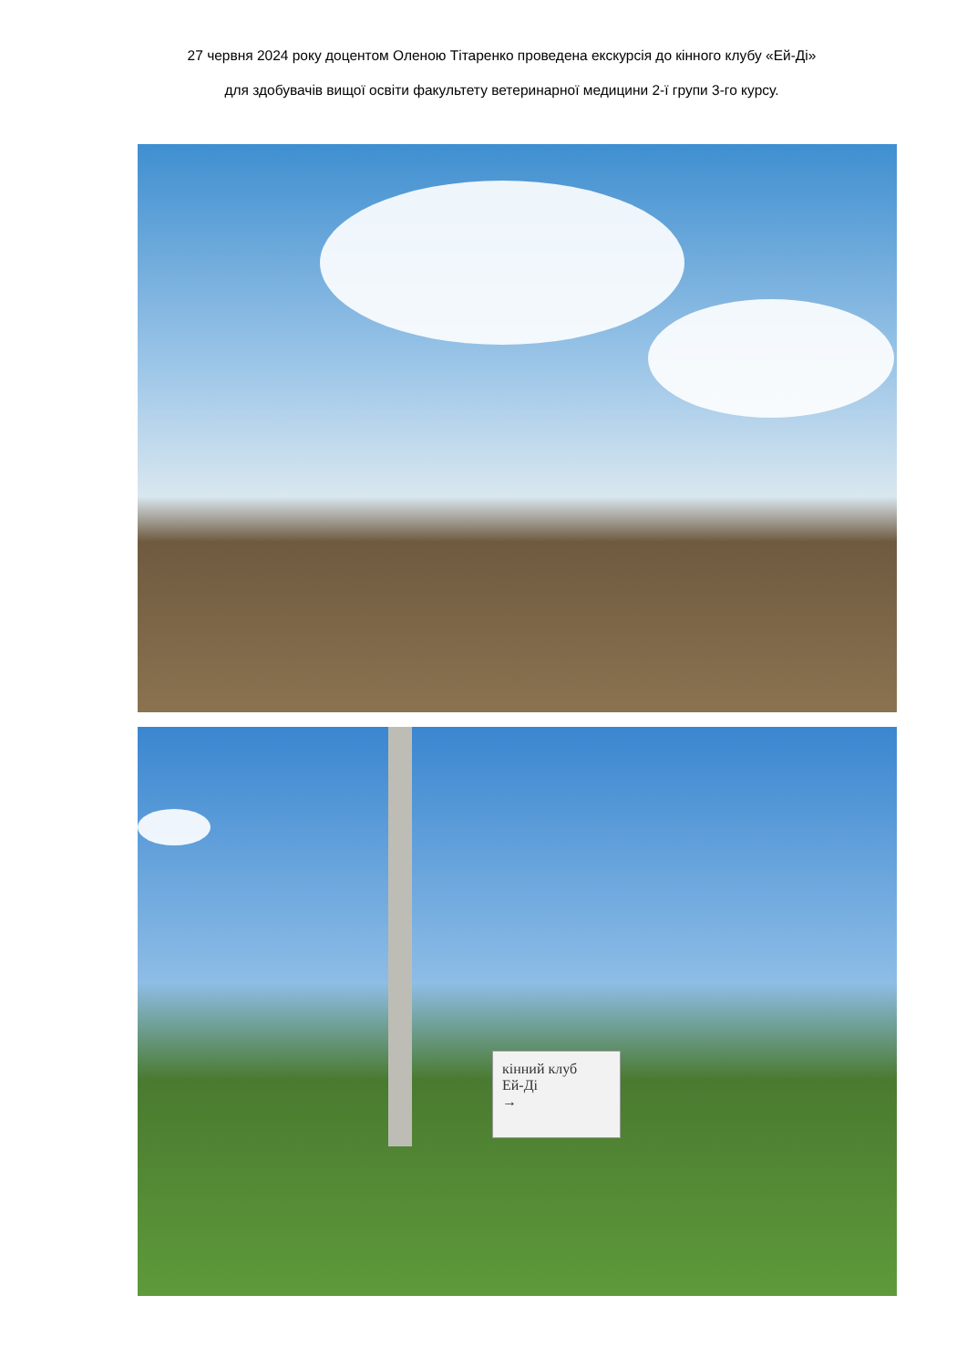27 червня 2024 року доцентом Оленою Тітаренко проведена екскурсія до кінного клубу «Ей-Ді»
для здобувачів вищої освіти факультету ветеринарної медицини 2-ї групи 3-го курсу.
кінний клуб
Ей-Ді
→